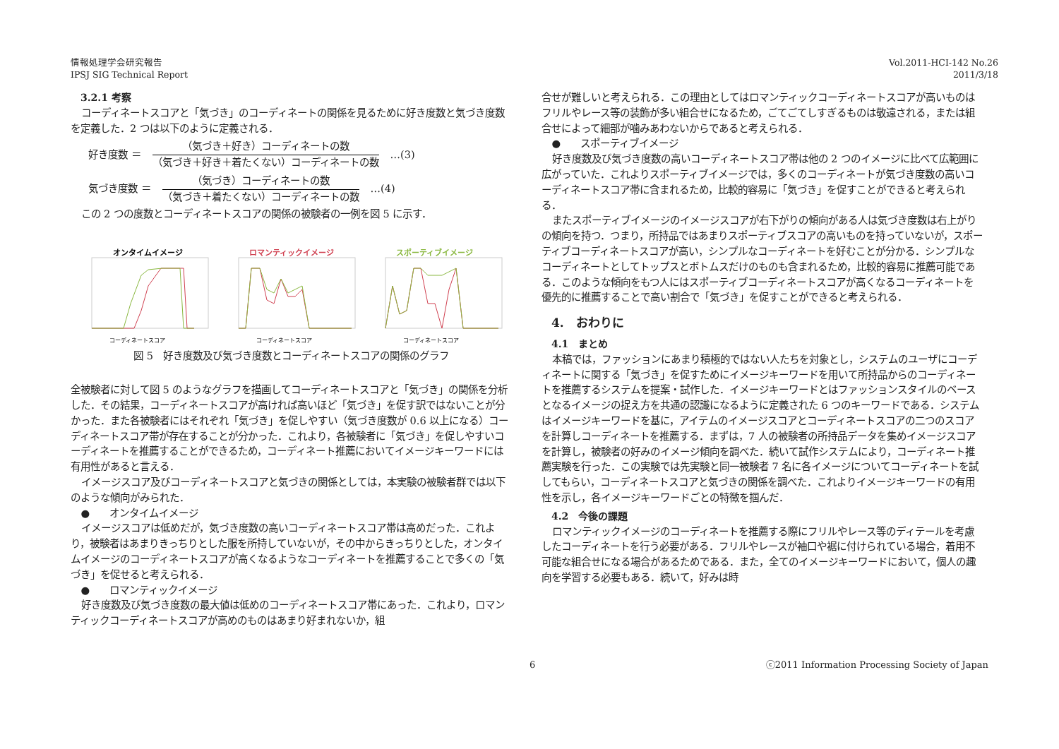情報処理学会研究報告
IPSJ SIG Technical Report
Vol.2011-HCI-142 No.26
2011/3/18
3.2.1 考察
コーディネートスコアと「気づき」のコーディネートの関係を見るために好き度数と気づき度数を定義した．2 つは以下のように定義される．
好き度数 ＝
（気づき＋好き）コーディネートの数
（気づき＋好き＋着たくない）コーディネートの数
…(3)
気づき度数 ＝
（気づき）コーディネートの数
（気づき＋着たくない）コーディネートの数
…(4)
この 2 つの度数とコーディネートスコアの関係の被験者の一例を図 5 に示す．
オンタイムイメージ
コーディネートスコア
ロマンティックイメージ
コーディネートスコア
スポーティブイメージ
コーディネートスコア
図 5　好き度数及び気づき度数とコーディネートスコアの関係のグラフ
全被験者に対して図 5 のようなグラフを描画してコーディネートスコアと「気づき」の関係を分析した．その結果，コーディネートスコアが高ければ高いほど「気づき」を促す訳ではないことが分かった．また各被験者にはそれぞれ「気づき」を促しやすい（気づき度数が 0.6 以上になる）コーディネートスコア帯が存在することが分かった．これより，各被験者に「気づき」を促しやすいコーディネートを推薦することができるため，コーディネート推薦においてイメージキーワードには有用性があると言える．
イメージスコア及びコーディネートスコアと気づきの関係としては，本実験の被験者群では以下のような傾向がみられた．
●　　オンタイムイメージ
イメージスコアは低めだが，気づき度数の高いコーディネートスコア帯は高めだった．これより，被験者はあまりきっちりとした服を所持していないが，その中からきっちりとした，オンタイムイメージのコーディネートスコアが高くなるようなコーディネートを推薦することで多くの「気づき」を促せると考えられる．
●　　ロマンティックイメージ
好き度数及び気づき度数の最大値は低めのコーディネートスコア帯にあった．これより，ロマンティックコーディネートスコアが高めのものはあまり好まれないか，組
合せが難しいと考えられる．この理由としてはロマンティックコーディネートスコアが高いものはフリルやレース等の装飾が多い組合せになるため，ごてごてしすぎるものは敬遠される，または組合せによって細部が噛みあわないからであると考えられる．
●　　スポーティブイメージ
好き度数及び気づき度数の高いコーディネートスコア帯は他の 2 つのイメージに比べて広範囲に広がっていた．これよりスポーティブイメージでは，多くのコーディネートが気づき度数の高いコーディネートスコア帯に含まれるため，比較的容易に「気づき」を促すことができると考えられる．
またスポーティブイメージのイメージスコアが右下がりの傾向がある人は気づき度数は右上がりの傾向を持つ．つまり，所持品ではあまりスポーティブスコアの高いものを持っていないが，スポーティブコーディネートスコアが高い，シンプルなコーディネートを好むことが分かる．シンプルなコーディネートとしてトップスとボトムスだけのものも含まれるため，比較的容易に推薦可能である．このような傾向をもつ人にはスポーティブコーディネートスコアが高くなるコーディネートを優先的に推薦することで高い割合で「気づき」を促すことができると考えられる．
4.　おわりに
4.1　まとめ
本稿では，ファッションにあまり積極的ではない人たちを対象とし，システムのユーザにコーディネートに関する「気づき」を促すためにイメージキーワードを用いて所持品からのコーディネートを推薦するシステムを提案・試作した．イメージキーワードとはファッションスタイルのベースとなるイメージの捉え方を共通の認識になるように定義された 6 つのキーワードである．システムはイメージキーワードを基に，アイテムのイメージスコアとコーディネートスコアの二つのスコアを計算しコーディネートを推薦する．まずは，7 人の被験者の所持品データを集めイメージスコアを計算し，被験者の好みのイメージ傾向を調べた．続いて試作システムにより，コーディネート推薦実験を行った．この実験では先実験と同一被験者 7 名に各イメージについてコーディネートを試してもらい，コーディネートスコアと気づきの関係を調べた．これよりイメージキーワードの有用性を示し，各イメージキーワードごとの特徴を掴んだ．
4.2　今後の課題
ロマンティックイメージのコーディネートを推薦する際にフリルやレース等のディテールを考慮したコーディネートを行う必要がある．フリルやレースが袖口や裾に付けられている場合，着用不可能な組合せになる場合があるためである．また，全てのイメージキーワードにおいて，個人の趣向を学習する必要もある．続いて，好みは時
6 ⓒ2011 Information Processing Society of Japan